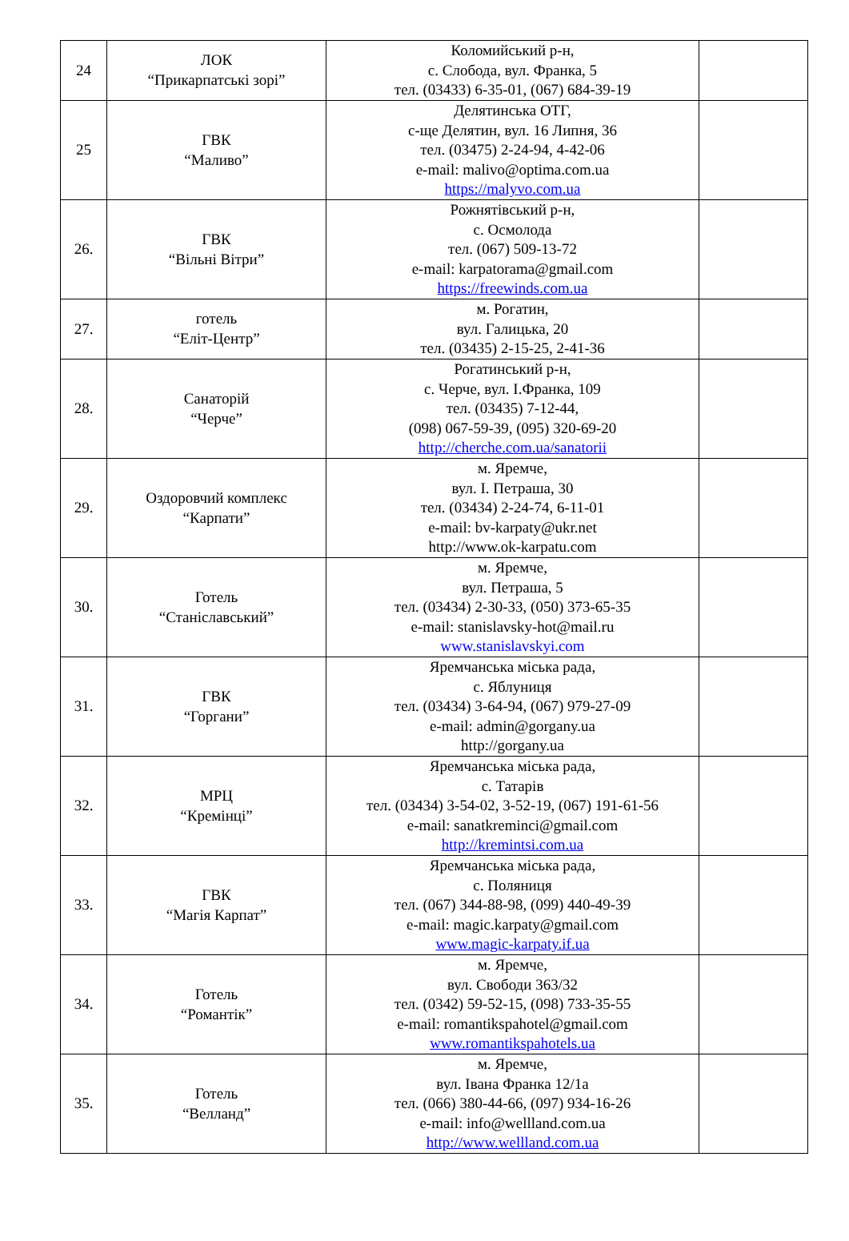| 24 | ЛОК “Прикарпатські зорі” | Коломийський р-н, с. Слобода, вул. Франка, 5 тел. (03433) 6-35-01, (067) 684-39-19 | |
| 25 | ГВК “Маливо” | Делятинська ОТГ, с-ще Делятин, вул. 16 Липня, 36 тел. (03475) 2-24-94, 4-42-06 e-mail: malivo@optima.com.ua https://malyvo.com.ua | |
| 26. | ГВК “Вільні Вітри” | Рожнятівський р-н, с. Осмолода тел. (067) 509-13-72 e-mail: karpatorama@gmail.com https://freewinds.com.ua | |
| 27. | готель “Еліт-Центр” | м. Рогатин, вул. Галицька, 20 тел. (03435) 2-15-25, 2-41-36 | |
| 28. | Санаторій “Черче” | Рогатинський р-н, с. Черче, вул. І.Франка, 109 тел. (03435) 7-12-44, (098) 067-59-39, (095) 320-69-20 http://cherche.com.ua/sanatorii | |
| 29. | Оздоровчий комплекс “Карпати” | м. Яремче, вул. І. Петраша, 30 тел. (03434) 2-24-74, 6-11-01 e-mail: bv-karpaty@ukr.net http://www.ok-karpatu.com | |
| 30. | Готель “Станіславський” | м. Яремче, вул. Петраша, 5 тел. (03434) 2-30-33, (050) 373-65-35 e-mail: stanislavsky-hot@mail.ru www.stanislavskyi.com | |
| 31. | ГВК “Горгани” | Яремчанська міська рада, с. Яблуниця тел. (03434) 3-64-94, (067) 979-27-09 e-mail: admin@gorgany.ua http://gorgany.ua | |
| 32. | МРЦ “Кремінці” | Яремчанська міська рада, с. Татарів тел. (03434) 3-54-02, 3-52-19, (067) 191-61-56 e-mail: sanatkreminci@gmail.com http://kremintsi.com.ua | |
| 33. | ГВК “Магія Карпат” | Яремчанська міська рада, с. Поляниця тел. (067) 344-88-98, (099) 440-49-39 e-mail: magic.karpaty@gmail.com www.magic-karpaty.if.ua | |
| 34. | Готель “Романтік” | м. Яремче, вул. Свободи 363/32 тел. (0342) 59-52-15, (098) 733-35-55 e-mail: romantikspahotel@gmail.com www.romantikspahotels.ua | |
| 35. | Готель “Велланд” | м. Яремче, вул. Івана Франка 12/1а тел. (066) 380-44-66, (097) 934-16-26 e-mail: info@wellland.com.ua http://www.wellland.com.ua | |